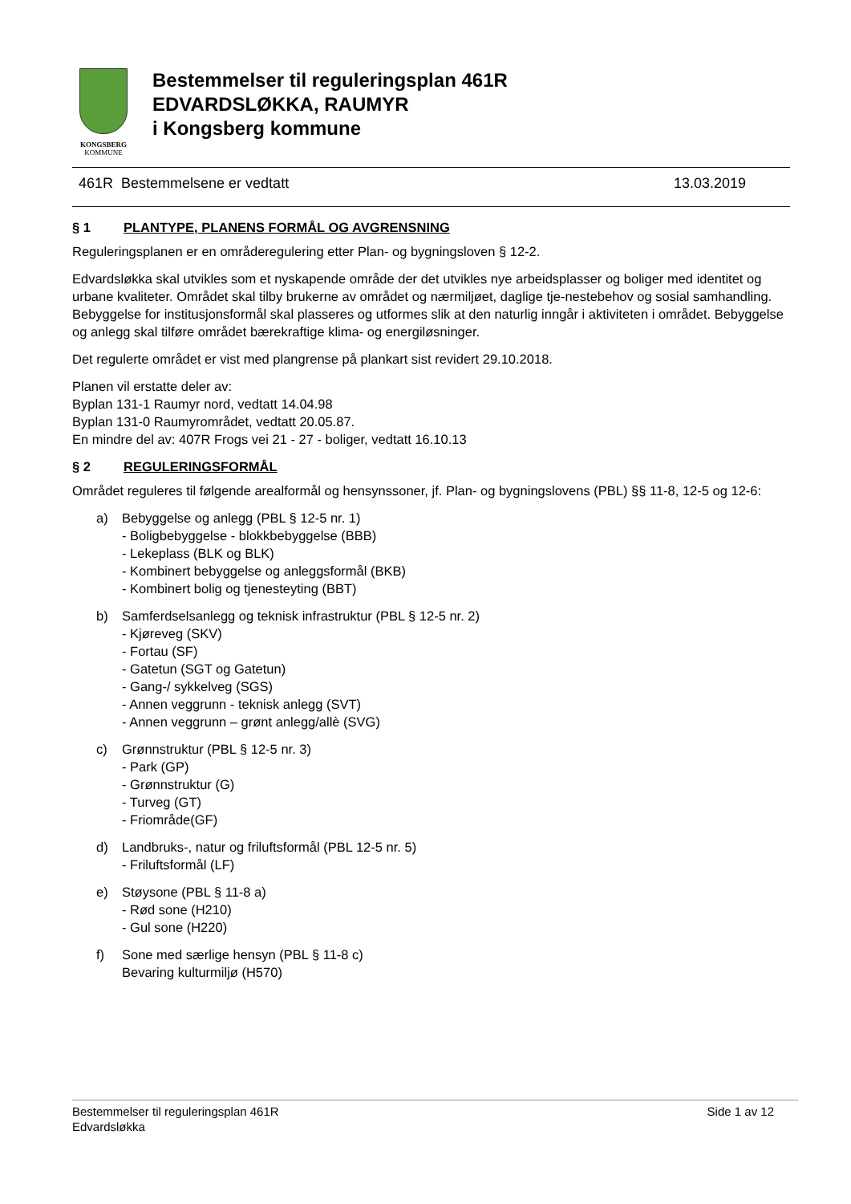KONGSBERG
KOMMUNE
Bestemmelser til reguleringsplan 461R
EDVARDSLØKKA, RAUMYR
i Kongsberg kommune
461R Bestemmelsene er vedtatt 13.03.2019
§ 1 PLANTYPE, PLANENS FORMÅL OG AVGRENSNING
Reguleringsplanen er en områderegulering etter Plan- og bygningsloven § 12-2.
Edvardsløkka skal utvikles som et nyskapende område der det utvikles nye arbeidsplasser og boliger med identitet og urbane kvaliteter. Området skal tilby brukerne av området og nærmiljøet, daglige tje-nestebehov og sosial samhandling. Bebyggelse for institusjonsformål skal plasseres og utformes slik at den naturlig inngår i aktiviteten i området. Bebyggelse og anlegg skal tilføre området bærekraftige klima- og energiløsninger.
Det regulerte området er vist med plangrense på plankart sist revidert 29.10.2018.
Planen vil erstatte deler av:
Byplan 131-1 Raumyr nord, vedtatt 14.04.98
Byplan 131-0 Raumyrområdet, vedtatt 20.05.87.
En mindre del av: 407R Frogs vei 21 - 27 - boliger, vedtatt 16.10.13
§ 2 REGULERINGSFORMÅL
Området reguleres til følgende arealformål og hensynssoner, jf. Plan- og bygningslovens (PBL) §§ 11-8, 12-5 og 12-6:
a) Bebyggelse og anlegg (PBL § 12-5 nr. 1)
- Boligbebyggelse - blokkbebyggelse (BBB)
- Lekeplass (BLK og BLK)
- Kombinert bebyggelse og anleggsformål (BKB)
- Kombinert bolig og tjenesteyting (BBT)
b) Samferdselsanlegg og teknisk infrastruktur (PBL § 12-5 nr. 2)
- Kjøreveg (SKV)
- Fortau (SF)
- Gatetun (SGT og Gatetun)
- Gang-/ sykkelveg (SGS)
- Annen veggrunn - teknisk anlegg (SVT)
- Annen veggrunn – grønt anlegg/allè (SVG)
c) Grønnstruktur (PBL § 12-5 nr. 3)
- Park (GP)
- Grønnstruktur (G)
- Turveg (GT)
- Friområde(GF)
d) Landbruks-, natur og friluftsformål (PBL 12-5 nr. 5)
- Friluftsformål (LF)
e) Støysone (PBL § 11-8 a)
- Rød sone (H210)
- Gul sone (H220)
f) Sone med særlige hensyn (PBL § 11-8 c)
Bevaring kulturmiljø (H570)
Bestemmelser til reguleringsplan 461R
Edvardsløkka Side 1 av 12